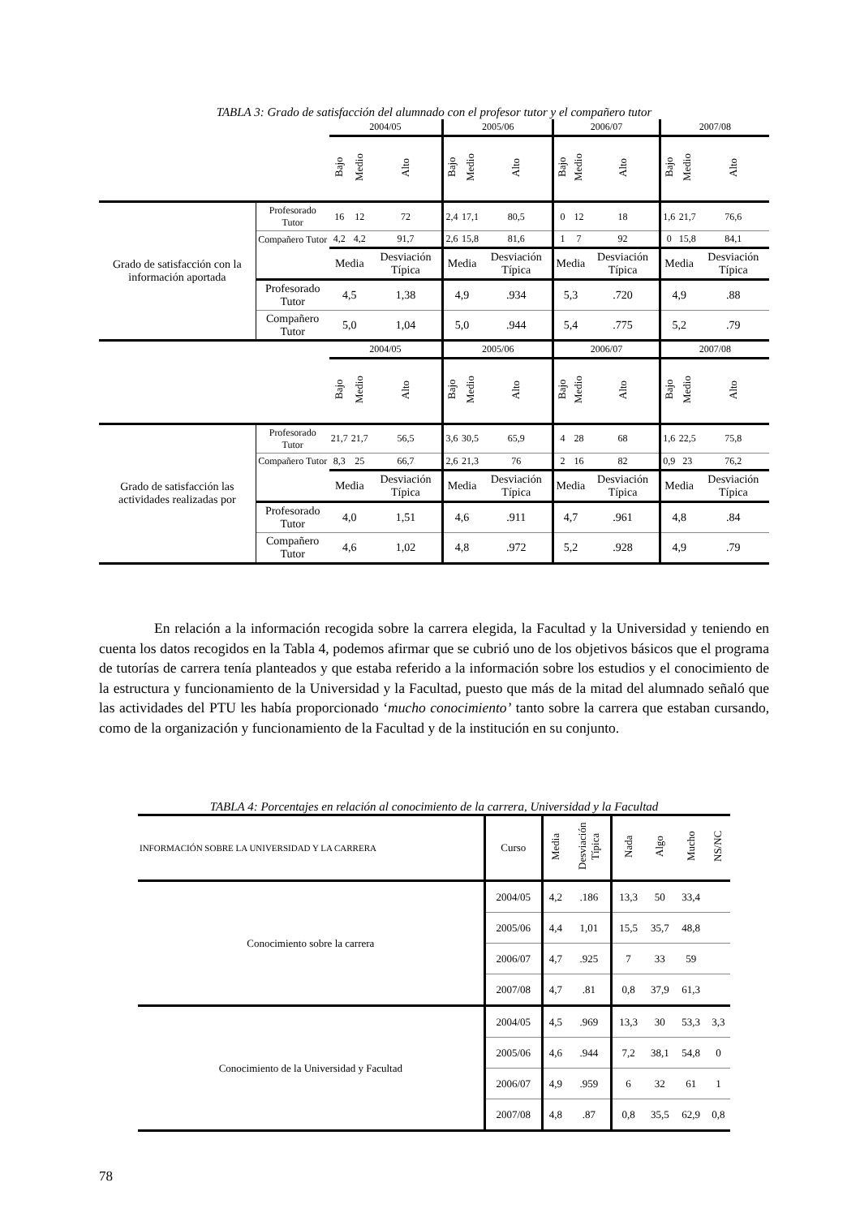TABLA 3: Grado de satisfacción del alumnado con el profesor tutor y el compañero tutor
| | | 2004/05 | | | 2005/06 | | | 2006/07 | | | 2007/08 | | |
| | | Bajo | Medio | Alto | Bajo | Medio | Alto | Bajo | Medio | Alto | Bajo | Medio | Alto |
| Grado de satisfacción con la información aportada | Profesorado Tutor | 16 | 12 | 72 | 2,4 | 17,1 | 80,5 | 0 | 12 | 18 | 1,6 | 21,7 | 76,6 |
| | Compañero Tutor | 4,2 | 4,2 | 91,7 | 2,6 | 15,8 | 81,6 | 1 | 7 | 92 | 0 | 15,8 | 84,1 |
| | | Media | | Desviación Típica | Media | | Desviación Típica | Media | | Desviación Típica | Media | | Desviación Típica |
| | Profesorado Tutor | 4,5 | | 1,38 | 4,9 | | .934 | 5,3 | | .720 | 4,9 | | .88 |
| | Compañero Tutor | 5,0 | | 1,04 | 5,0 | | .944 | 5,4 | | .775 | 5,2 | | .79 |
| | | 2004/05 | | | 2005/06 | | | 2006/07 | | | 2007/08 | | |
| | | Bajo | Medio | Alto | Bajo | Medio | Alto | Bajo | Medio | Alto | Bajo | Medio | Alto |
| Grado de satisfacción las actividades realizadas por | Profesorado Tutor | 21,7 | 21,7 | 56,5 | 3,6 | 30,5 | 65,9 | 4 | 28 | 68 | 1,6 | 22,5 | 75,8 |
| | Compañero Tutor | 8,3 | 25 | 66,7 | 2,6 | 21,3 | 76 | 2 | 16 | 82 | 0,9 | 23 | 76,2 |
| | | Media | | Desviación Típica | Media | | Desviación Típica | Media | | Desviación Típica | Media | | Desviación Típica |
| | Profesorado Tutor | 4,0 | | 1,51 | 4,6 | | .911 | 4,7 | | .961 | 4,8 | | .84 |
| | Compañero Tutor | 4,6 | | 1,02 | 4,8 | | .972 | 5,2 | | .928 | 4,9 | | .79 |
En relación a la información recogida sobre la carrera elegida, la Facultad y la Universidad y teniendo en cuenta los datos recogidos en la Tabla 4, podemos afirmar que se cubrió uno de los objetivos básicos que el programa de tutorías de carrera tenía planteados y que estaba referido a la información sobre los estudios y el conocimiento de la estructura y funcionamiento de la Universidad y la Facultad, puesto que más de la mitad del alumnado señaló que las actividades del PTU les había proporcionado ‘mucho conocimiento’ tanto sobre la carrera que estaban cursando, como de la organización y funcionamiento de la Facultad y de la institución en su conjunto.
TABLA 4: Porcentajes en relación al conocimiento de la carrera, Universidad y la Facultad
| INFORMACIÓN SOBRE LA UNIVERSIDAD Y LA CARRERA | Curso | Media | Desviación Típica | Nada | Algo | Mucho | NS/NC |
| Conocimiento sobre la carrera | 2004/05 | 4,2 | .186 | 13,3 | 50 | 33,4 | |
| | 2005/06 | 4,4 | 1,01 | 15,5 | 35,7 | 48,8 | |
| | 2006/07 | 4,7 | .925 | 7 | 33 | 59 | |
| | 2007/08 | 4,7 | .81 | 0,8 | 37,9 | 61,3 | |
| Conocimiento de la Universidad y Facultad | 2004/05 | 4,5 | .969 | 13,3 | 30 | 53,3 | 3,3 |
| | 2005/06 | 4,6 | .944 | 7,2 | 38,1 | 54,8 | 0 |
| | 2006/07 | 4,9 | .959 | 6 | 32 | 61 | 1 |
| | 2007/08 | 4,8 | .87 | 0,8 | 35,5 | 62,9 | 0,8 |
78